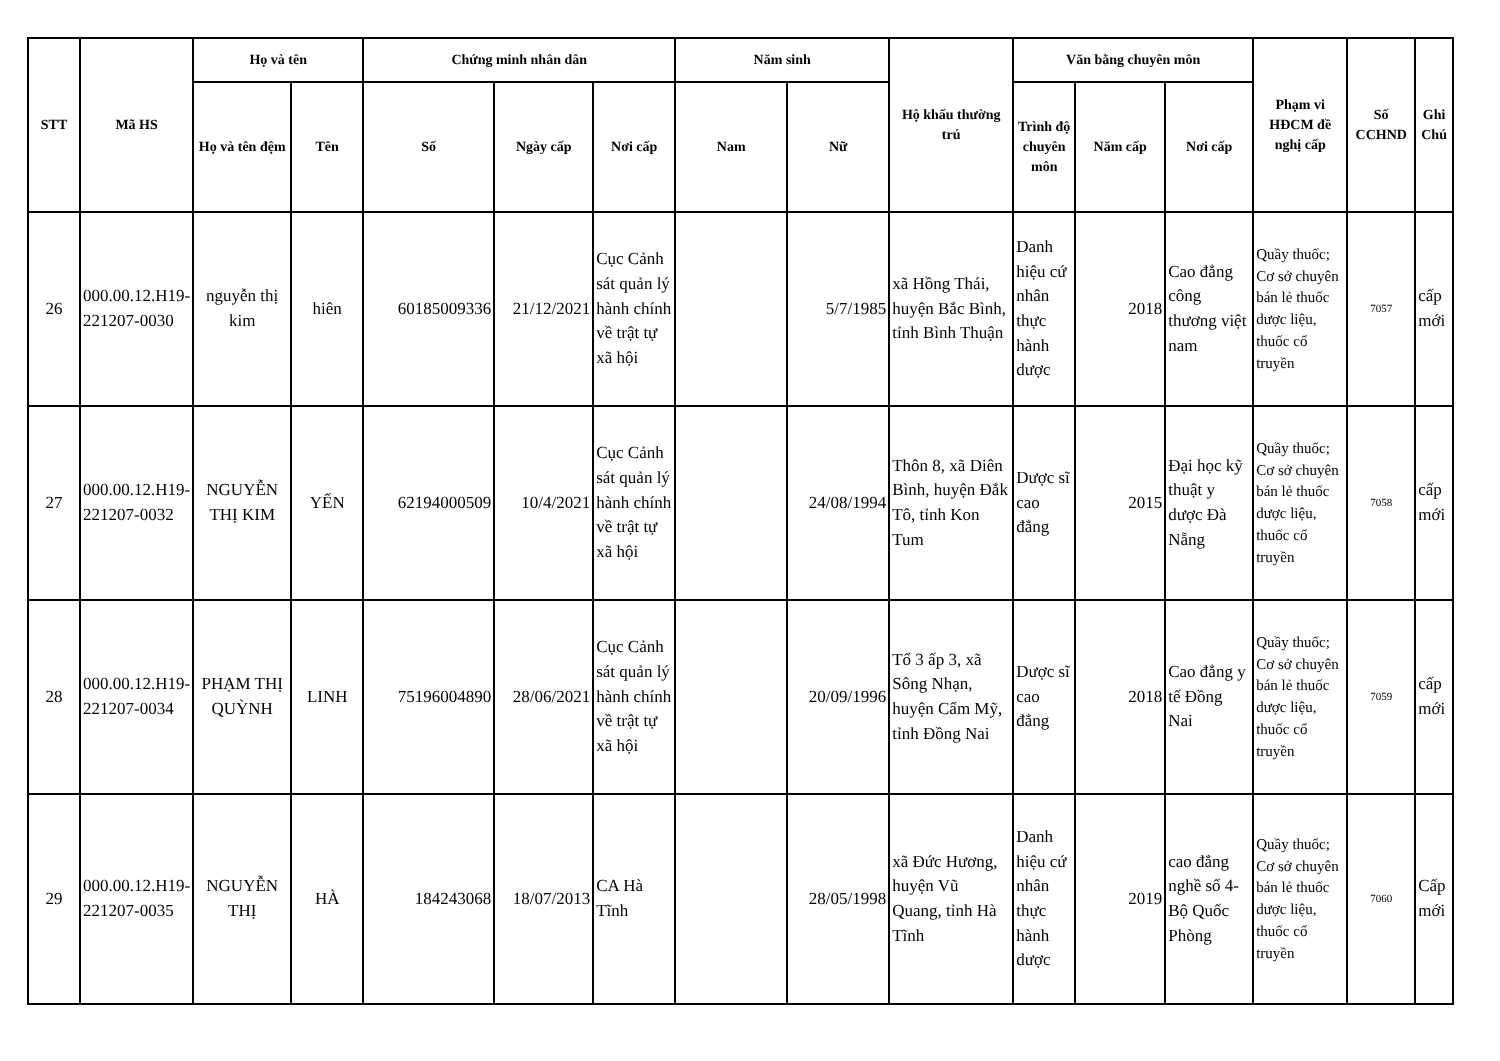| STT | Mã HS | Họ và tên | | Chứng minh nhân dân | | | Năm sinh | | Hộ khẩu thường trú | Văn bằng chuyên môn | | | Phạm vi HĐCM đề nghị cấp | Số CCHND | Ghi Chú |
| --- | --- | --- | --- | --- | --- | --- | --- | --- | --- | --- | --- | --- | --- | --- | --- |
| | | Họ và tên đệm | Tên | Số | Ngày cấp | Nơi cấp | Nam | Nữ | | Trình độ chuyên môn | Năm cấp | Nơi cấp | | | |
| 26 | 000.00.12.H19-221207-0030 | nguyễn thị kim | hiên | 60185009336 | 21/12/2021 | Cục Cảnh sát quản lý hành chính về trật tự xã hội | | 5/7/1985 | xã Hồng Thái, huyện Bắc Bình, tỉnh Bình Thuận | Danh hiệu cứ nhân thực hành dược | 2018 | Cao đẳng công thương việt nam | Quầy thuốc; Cơ sở chuyên bán lẻ thuốc dược liệu, thuốc cổ truyền | 7057 | cấp mới |
| 27 | 000.00.12.H19-221207-0032 | NGUYỄN THỊ KIM | YẾN | 62194000509 | 10/4/2021 | Cục Cảnh sát quản lý hành chính về trật tự xã hội | | 24/08/1994 | Thôn 8, xã Diên Bình, huyện Đắk Tô, tỉnh Kon Tum | Dược sĩ cao đẳng | 2015 | Đại học kỹ thuật y dược Đà Nẵng | Quầy thuốc; Cơ sở chuyên bán lẻ thuốc dược liệu, thuốc cổ truyền | 7058 | cấp mới |
| 28 | 000.00.12.H19-221207-0034 | PHẠM THỊ QUỲNH | LINH | 75196004890 | 28/06/2021 | Cục Cảnh sát quản lý hành chính về trật tự xã hội | | 20/09/1996 | Tổ 3 ấp 3, xã Sông Nhạn, huyện Cẩm Mỹ, tỉnh Đồng Nai | Dược sĩ cao đẳng | 2018 | Cao đẳng y tế Đồng Nai | Quầy thuốc; Cơ sở chuyên bán lẻ thuốc dược liệu, thuốc cổ truyền | 7059 | cấp mới |
| 29 | 000.00.12.H19-221207-0035 | NGUYỄN THỊ | HÀ | 184243068 | 18/07/2013 | CA Hà Tĩnh | | 28/05/1998 | xã Đức Hương, huyện Vũ Quang, tỉnh Hà Tĩnh | Danh hiệu cứ nhân thực hành dược | 2019 | cao đẳng nghề số 4-Bộ Quốc Phòng | Quầy thuốc; Cơ sở chuyên bán lẻ thuốc dược liệu, thuốc cổ truyền | 7060 | Cấp mới |